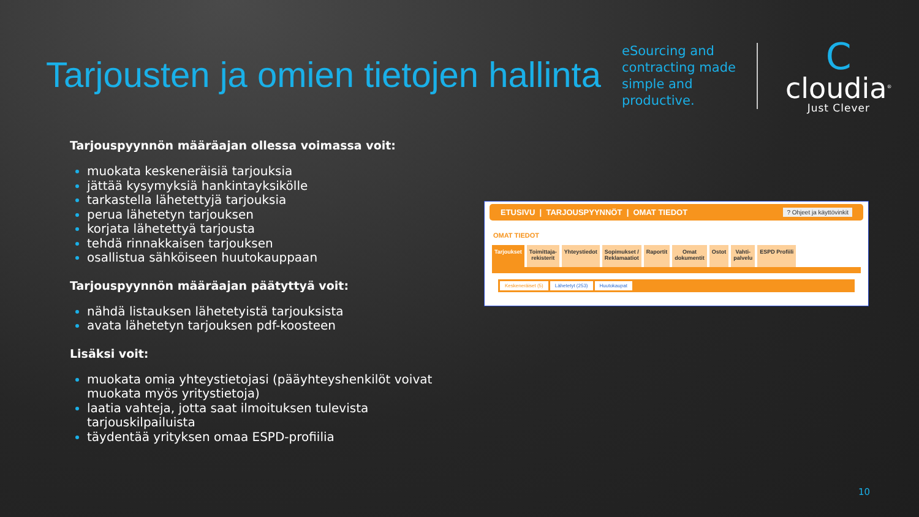Tarjousten ja omien tietojen hallinta
eSourcing and contracting made simple and productive.
C
cloudia<sup>®</sup>
Just Clever
Tarjouspyynnön määräajan ollessa voimassa voit:
muokata keskeneräisiä tarjouksia
jättää kysymyksiä hankintayksikölle
tarkastella lähetettyjä tarjouksia
perua lähetetyn tarjouksen
korjata lähetettyä tarjousta
tehdä rinnakkaisen tarjouksen
osallistua sähköiseen huutokauppaan
Tarjouspyynnön määräajan päätyttyä voit:
nähdä listauksen lähetetyistä tarjouksista
avata lähetetyn tarjouksen pdf-koosteen
Lisäksi voit:
muokata omia yhteystietojasi (pääyhteyshenkilöt voivat muokata myös yritystietoja)
laatia vahteja, jotta saat ilmoituksen tulevista tarjouskilpailuista
täydentää yrityksen omaa ESPD-profiilia
ETUSIVU | TARJOUSPYYNNÖT | OMAT TIEDOT? Ohjeet ja käyttövinkit
OMAT TIEDOT
Tarjoukset Toimittaja-
rekisterit Yhteystiedot Sopimukset /
Reklamaatiot Raportit Omat
dokumentit Ostot Vahti-
palvelu ESPD Profiili
Keskeneräiset (5) Lähetetyt (253) Huutokaupat
10